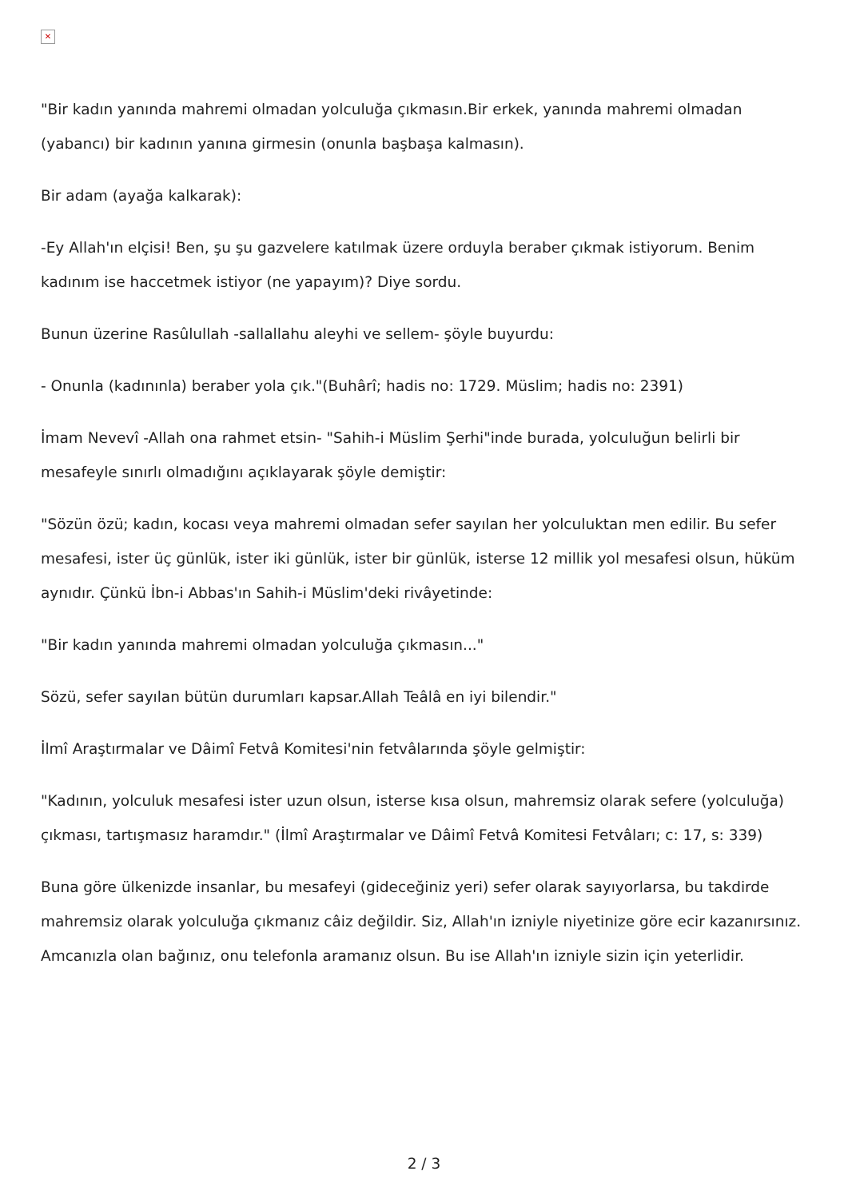✕
"Bir kadın yanında mahremi olmadan yolculuğa çıkmasın.Bir erkek, yanında mahremi olmadan (yabancı) bir kadının yanına girmesin (onunla başbaşa kalmasın).
Bir adam (ayağa kalkarak):
-Ey Allah'ın elçisi! Ben, şu şu gazvelere katılmak üzere orduyla beraber çıkmak istiyorum. Benim kadınım ise haccetmek istiyor (ne yapayım)? Diye sordu.
Bunun üzerine Rasûlullah -sallallahu aleyhi ve sellem- şöyle buyurdu:
- Onunla (kadınınla) beraber yola çık."(Buhârî; hadis no: 1729. Müslim; hadis no: 2391)
İmam Nevevî -Allah ona rahmet etsin- "Sahih-i Müslim Şerhi"inde burada, yolculuğun belirli bir mesafeyle sınırlı olmadığını açıklayarak şöyle demiştir:
"Sözün özü; kadın, kocası veya mahremi olmadan sefer sayılan her yolculuktan men edilir. Bu sefer mesafesi, ister üç günlük, ister iki günlük, ister bir günlük, isterse 12 millik yol mesafesi olsun, hüküm aynıdır. Çünkü İbn-i Abbas'ın Sahih-i Müslim'deki rivâyetinde:
"Bir kadın yanında mahremi olmadan yolculuğa çıkmasın..."
Sözü, sefer sayılan bütün durumları kapsar.Allah Teâlâ en iyi bilendir."
İlmî Araştırmalar ve Dâimî Fetvâ Komitesi'nin fetvâlarında şöyle gelmiştir:
"Kadının, yolculuk mesafesi ister uzun olsun, isterse kısa olsun, mahremsiz olarak sefere (yolculuğa) çıkması, tartışmasız haramdır." (İlmî Araştırmalar ve Dâimî Fetvâ Komitesi Fetvâları; c: 17, s: 339)
Buna göre ülkenizde insanlar, bu mesafeyi (gideceğiniz yeri) sefer olarak sayıyorlarsa, bu takdirde mahremsiz olarak yolculuğa çıkmanız câiz değildir. Siz, Allah'ın izniyle niyetinize göre ecir kazanırsınız. Amcanızla olan bağınız, onu telefonla aramanız olsun. Bu ise Allah'ın izniyle sizin için yeterlidir.
2 / 3